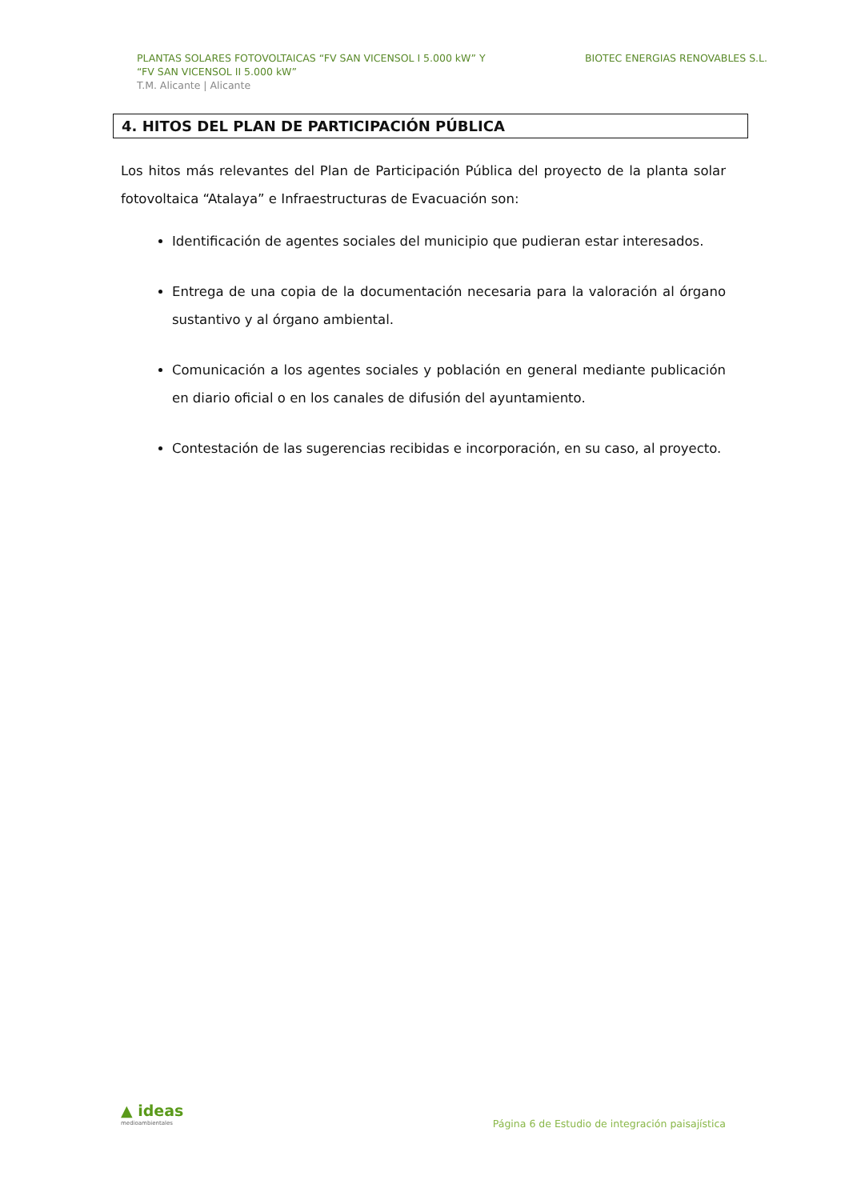PLANTAS SOLARES FOTOVOLTAICAS “FV SAN VICENSOL I 5.000 kW” Y
“FV SAN VICENSOL II 5.000 kW”
T.M. Alicante | Alicante
BIOTEC ENERGIAS RENOVABLES S.L.
4. HITOS DEL PLAN DE PARTICIPACIÓN PÚBLICA
Los hitos más relevantes del Plan de Participación Pública del proyecto de la planta solar fotovoltaica “Atalaya” e Infraestructuras de Evacuación son:
Identificación de agentes sociales del municipio que pudieran estar interesados.
Entrega de una copia de la documentación necesaria para la valoración al órgano sustantivo y al órgano ambiental.
Comunicación a los agentes sociales y población en general mediante publicación en diario oficial o en los canales de difusión del ayuntamiento.
Contestación de las sugerencias recibidas e incorporación, en su caso, al proyecto.
▲ ideas
medioambientales
Página 6 de Estudio de integración paisajística